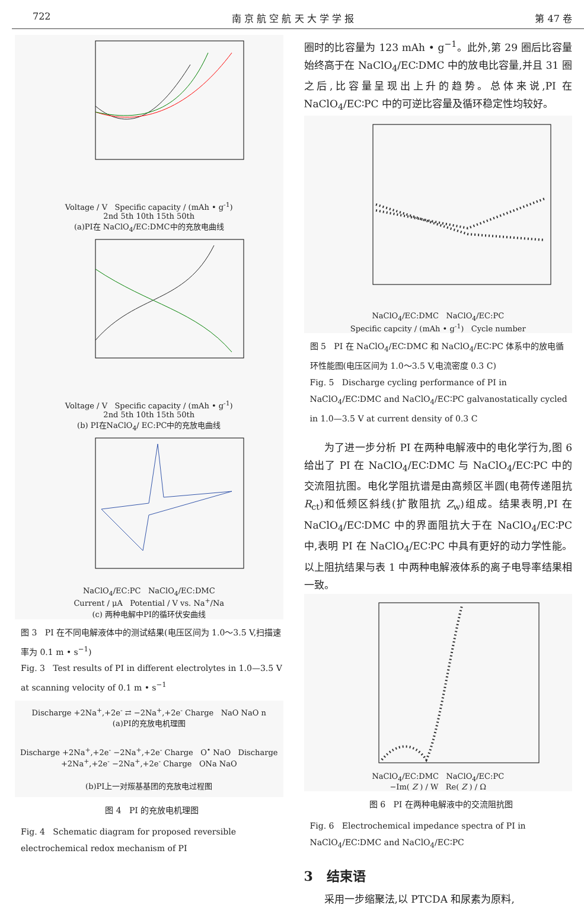722 南 京 航 空 航 天 大 学 学 报 第 47 卷
Voltage / V Specific capacity / (mAh • g<sup>-1</sup>)
2nd 5th 10th 15th 50th
(a)PI在 NaClO<sub>4</sub>/EC:DMC中的充放电曲线
Voltage / V Specific capacity / (mAh • g<sup>-1</sup>)
2nd 5th 10th 15th 50th
(b) PI在NaClO<sub>4</sub>/ EC:PC中的充放电曲线
NaClO<sub>4</sub>/EC:PC NaClO<sub>4</sub>/EC:DMC
Current / μA Potential / V vs. Na<sup>+</sup>/Na
(c) 两种电解中PI的循环伏安曲线
图 3 PI 在不同电解液体中的测试结果(电压区间为 1.0～3.5 V,扫描速率为 0.1 m • s<sup>−1</sup>)
Fig. 3 Test results of PI in different electrolytes in 1.0—3.5 V at scanning velocity of 0.1 m • s<sup>−1</sup>
Discharge +2Na<sup>+</sup>,+2e<sup>-</sup> ⇄ −2Na<sup>+</sup>,+2e<sup>-</sup> Charge NaO NaO n
(a)PI的充放电机理图
Discharge +2Na<sup>+</sup>,+2e<sup>-</sup> −2Na<sup>+</sup>,+2e<sup>-</sup> Charge O<sup>•</sup> NaO Discharge +2Na<sup>+</sup>,+2e<sup>-</sup> −2Na<sup>+</sup>,+2e<sup>-</sup> Charge ONa NaO
(b)PI上一对羰基基团的充放电过程图
图 4 PI 的充放电机理图
Fig. 4 Schematic diagram for proposed reversible electrochemical redox mechanism of PI
圈时的比容量为 123 mAh • g<sup>−1</sup>。此外,第 29 圈后比容量始终高于在 NaClO<sub>4</sub>/EC∶DMC 中的放电比容量,并且 31 圈之后,比容量呈现出上升的趋势。总体来说,PI 在 NaClO<sub>4</sub>/EC∶PC 中的可逆比容量及循环稳定性均较好。
NaClO<sub>4</sub>/EC:DMC NaClO<sub>4</sub>/EC:PC
Specific capcity / (mAh • g<sup>-1</sup>) Cycle number
图 5 PI 在 NaClO<sub>4</sub>/EC∶DMC 和 NaClO<sub>4</sub>/EC∶PC 体系中的放电循环性能图(电压区间为 1.0～3.5 V,电流密度 0.3 C)
Fig. 5 Discharge cycling performance of PI in NaClO<sub>4</sub>/EC∶DMC and NaClO<sub>4</sub>/EC∶PC galvanostatically cycled in 1.0—3.5 V at current density of 0.3 C
为了进一步分析 PI 在两种电解液中的电化学行为,图 6 给出了 PI 在 NaClO<sub>4</sub>/EC∶DMC 与 NaClO<sub>4</sub>/EC∶PC 中的交流阻抗图。电化学阻抗谱是由高频区半圆(电荷传递阻抗 R<sub>ct</sub>)和低频区斜线(扩散阻抗 Z<sub>w</sub>)组成。结果表明,PI 在 NaClO<sub>4</sub>/EC∶DMC 中的界面阻抗大于在 NaClO<sub>4</sub>/EC∶PC 中,表明 PI 在 NaClO<sub>4</sub>/EC∶PC 中具有更好的动力学性能。以上阻抗结果与表 1 中两种电解液体系的离子电导率结果相一致。
NaClO<sub>4</sub>/EC:DMC NaClO<sub>4</sub>/EC:PC
−Im( Z ) / W Re( Z ) / Ω
图 6 PI 在两种电解液中的交流阻抗图
Fig. 6 Electrochemical impedance spectra of PI in NaClO<sub>4</sub>/EC∶DMC and NaClO<sub>4</sub>/EC∶PC
3 结束语
采用一步缩聚法,以 PTCDA 和尿素为原料,